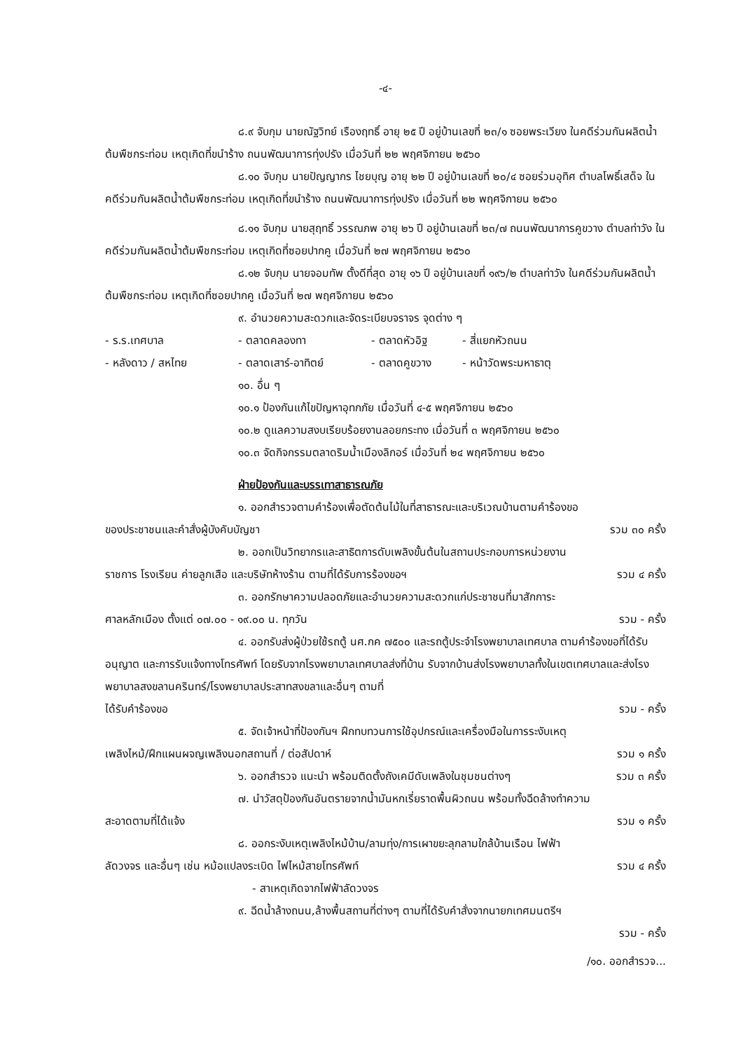-๔-
๘.๙ จับกุม นายณัฐวิทย์ เรืองฤทธิ์ อายุ ๒๕ ปี อยู่บ้านเลขที่ ๒๓/๑ ซอยพระเวียง ในคดีร่วมกันผลิตน้ำต้มพืชกระท่อม เหตุเกิดที่ขนำร้าง ถนนพัฒนาการทุ่งปรัง เมื่อวันที่ ๒๒ พฤศจิกายน ๒๕๖๐
๘.๑๐ จับกุม นายปัญญากร ไชยบุญ อายุ ๒๒ ปี อยู่บ้านเลขที่ ๒๐/๔ ซอยร่วมอุทิศ ตำบลโพธิ์เสด็จ ในคดีร่วมกันผลิตน้ำต้มพืชกระท่อม เหตุเกิดที่ขนำร้าง ถนนพัฒนาการทุ่งปรัง เมื่อวันที่ ๒๒ พฤศจิกายน ๒๕๖๐
๘.๑๑ จับกุม นายสุฤทธิ์ วรรณภพ อายุ ๒๖ ปี อยู่บ้านเลขที่ ๒๓/๗ ถนนพัฒนาการคูขวาง ตำบลท่าวัง ในคดีร่วมกันผลิตน้ำต้มพืชกระท่อม เหตุเกิดที่ซอยปากคู เมื่อวันที่ ๒๗ พฤศจิกายน ๒๕๖๐
๘.๑๒ จับกุม นายจอมทัพ ตั้งดีที่สุด อายุ ๑๖ ปี อยู่บ้านเลขที่ ๑๙๖/๒ ตำบลท่าวัง ในคดีร่วมกันผลิตน้ำต้มพืชกระท่อม เหตุเกิดที่ซอยปากคู เมื่อวันที่ ๒๗ พฤศจิกายน ๒๕๖๐
๙. อำนวยความสะดวกและจัดระเบียบจราจร จุดต่าง ๆ
- ร.ร.เทศบาล - ตลาดคลองทา - ตลาดหัวอิฐ - สี่แยกหัวถนน - หลังดาว / สหไทย - ตลาดเสาร์-อาทิตย์ - ตลาดคูขวาง - หน้าวัดพระมหาธาตุ
๑๐. อื่น ๆ
๑๐.๑ ป้องกันแก้ไขปัญหาอุทกภัย เมื่อวันที่ ๔-๕ พฤศจิกายน ๒๕๖๐
๑๐.๒ ดูแลความสงบเรียบร้อยงานลอยกระทง เมื่อวันที่ ๓ พฤศจิกายน ๒๕๖๐
๑๐.๓ จัดกิจกรรมตลาดริมน้ำเมืองลิกอร์ เมื่อวันที่ ๒๔ พฤศจิกายน ๒๕๖๐
ฝ่ายป้องกันและบรรเทาสาธารณภัย
๑. ออกสำรวจตามคำร้องเพื่อตัดต้นไม้ในที่สาธารณะและบริเวณบ้านตามคำร้องขอ
ของประชาชนและคำสั่งผู้บังคับบัญชา รวม ๓๐ ครั้ง
๒. ออกเป็นวิทยากรและสาธิตการดับเพลิงขั้นต้นในสถานประกอบการหน่วยงาน
ราชการ โรงเรียน ค่ายลูกเสือ และบริษัทห้างร้าน ตามที่ได้รับการร้องขอฯ รวม ๔ ครั้ง
๓. ออกรักษาความปลอดภัยและอำนวยความสะดวกแก่ประชาชนที่มาสักการะ
ศาลหลักเมือง ตั้งแต่ ๐๗.๐๐ - ๑๙.๐๐ น. ทุกวัน รวม - ครั้ง
๔. ออกรับส่งผู้ป่วยใช้รถตู้ นศ.กค ๗๕๐๐ และรถตู้ประจำโรงพยาบาลเทศบาล ตามคำร้องขอที่ได้รับอนุญาต และการรับแจ้งทางโทรศัพท์ โดยรับจากโรงพยาบาลเทศบาลส่งที่บ้าน รับจากบ้านส่งโรงพยาบาลทั้งในเขตเทศบาลและส่งโรงพยาบาลสงขลานครินทร์/โรงพยาบาลประสาทสงขลาและอื่นๆ ตามที่
ได้รับคำร้องขอ รวม - ครั้ง
๕. จัดเจ้าหน้าที่ป้องกันฯ ฝึกทบทวนการใช้อุปกรณ์และเครื่องมือในการระงับเหตุ
เพลิงไหม้/ฝึกแผนผจญเพลิงนอกสถานที่ / ต่อสัปดาห์ รวม ๑ ครั้ง
๖. ออกสำรวจ แนะนำ พร้อมติดตั้งถังเคมีดับเพลิงในชุมชนต่างๆ รวม ๓ ครั้ง
๗. นำวัสดุป้องกันอันตรายจากน้ำมันหกเรี่ยราดพื้นผิวถนน พร้อมทั้งฉีดล้างทำความ
สะอาดตามที่ได้แจ้ง รวม ๑ ครั้ง
๘. ออกระงับเหตุเพลิงไหม้บ้าน/ลามทุ่ง/การเผาขยะลุกลามใกล้บ้านเรือน ไฟฟ้า
ลัดวงจร และอื่นๆ เช่น หม้อแปลงระเบิด ไฟไหม้สายโทรศัพท์ รวม ๔ ครั้ง
- สาเหตุเกิดจากไฟฟ้าลัดวงจร
๙. ฉีดน้ำล้างถนน,ล้างพื้นสถานที่ต่างๆ ตามที่ได้รับคำสั่งจากนายกเทศมนตรีฯ
รวม - ครั้ง
/๑๐. ออกสำรวจ...